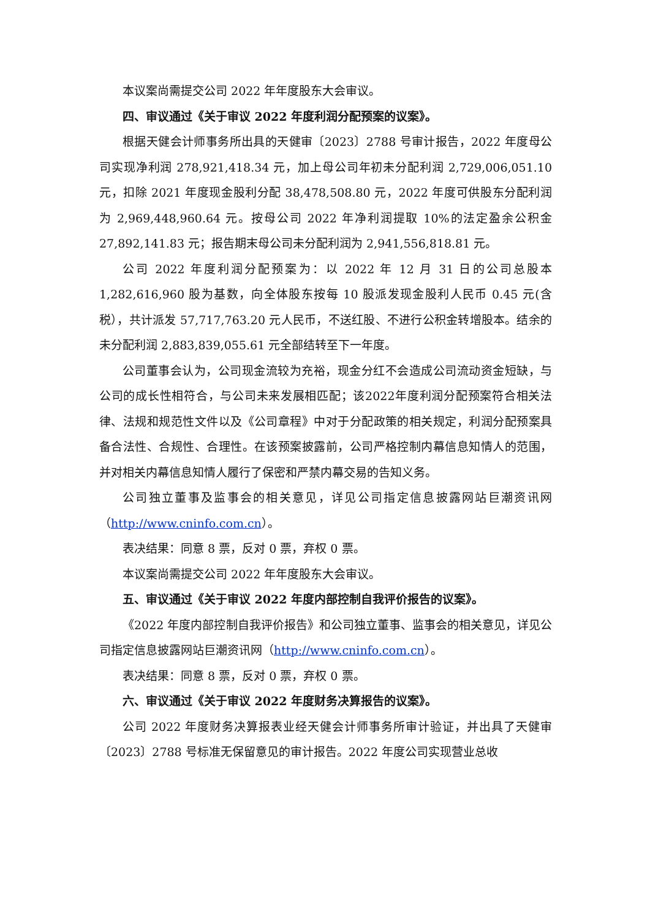本议案尚需提交公司 2022 年年度股东大会审议。
四、审议通过《关于审议 2022 年度利润分配预案的议案》。
根据天健会计师事务所出具的天健审〔2023〕2788 号审计报告，2022 年度母公司实现净利润 278,921,418.34 元，加上母公司年初未分配利润 2,729,006,051.10 元，扣除 2021 年度现金股利分配 38,478,508.80 元，2022 年度可供股东分配利润为 2,969,448,960.64 元。按母公司 2022 年净利润提取 10%的法定盈余公积金 27,892,141.83 元；报告期末母公司未分配利润为 2,941,556,818.81 元。
公司 2022 年度利润分配预案为：以 2022 年 12 月 31 日的公司总股本 1,282,616,960 股为基数，向全体股东按每 10 股派发现金股利人民币 0.45 元(含税），共计派发 57,717,763.20 元人民币，不送红股、不进行公积金转增股本。结余的未分配利润 2,883,839,055.61 元全部结转至下一年度。
公司董事会认为，公司现金流较为充裕，现金分红不会造成公司流动资金短缺，与公司的成长性相符合，与公司未来发展相匹配；该2022年度利润分配预案符合相关法律、法规和规范性文件以及《公司章程》中对于分配政策的相关规定，利润分配预案具备合法性、合规性、合理性。在该预案披露前，公司严格控制内幕信息知情人的范围，并对相关内幕信息知情人履行了保密和严禁内幕交易的告知义务。
公司独立董事及监事会的相关意见，详见公司指定信息披露网站巨潮资讯网（http://www.cninfo.com.cn）。
表决结果：同意 8 票，反对 0 票，弃权 0 票。
本议案尚需提交公司 2022 年年度股东大会审议。
五、审议通过《关于审议 2022 年度内部控制自我评价报告的议案》。
《2022 年度内部控制自我评价报告》和公司独立董事、监事会的相关意见，详见公司指定信息披露网站巨潮资讯网（http://www.cninfo.com.cn）。
表决结果：同意 8 票，反对 0 票，弃权 0 票。
六、审议通过《关于审议 2022 年度财务决算报告的议案》。
公司 2022 年度财务决算报表业经天健会计师事务所审计验证，并出具了天健审〔2023〕2788 号标准无保留意见的审计报告。2022 年度公司实现营业总收